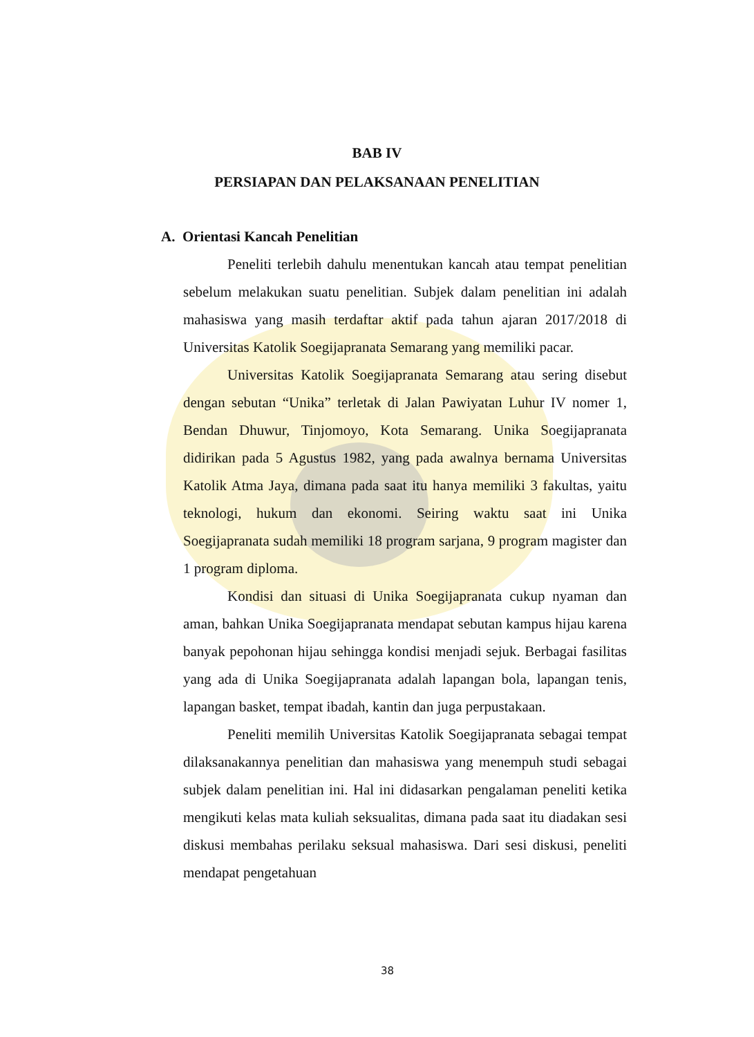BAB IV
PERSIAPAN DAN PELAKSANAAN PENELITIAN
A. Orientasi Kancah Penelitian
Peneliti terlebih dahulu menentukan kancah atau tempat penelitian sebelum melakukan suatu penelitian. Subjek dalam penelitian ini adalah mahasiswa yang masih terdaftar aktif pada tahun ajaran 2017/2018 di Universitas Katolik Soegijapranata Semarang yang memiliki pacar.
Universitas Katolik Soegijapranata Semarang atau sering disebut dengan sebutan “Unika” terletak di Jalan Pawiyatan Luhur IV nomer 1, Bendan Dhuwur, Tinjomoyo, Kota Semarang. Unika Soegijapranata didirikan pada 5 Agustus 1982, yang pada awalnya bernama Universitas Katolik Atma Jaya, dimana pada saat itu hanya memiliki 3 fakultas, yaitu teknologi, hukum dan ekonomi. Seiring waktu saat ini Unika Soegijapranata sudah memiliki 18 program sarjana, 9 program magister dan 1 program diploma.
Kondisi dan situasi di Unika Soegijapranata cukup nyaman dan aman, bahkan Unika Soegijapranata mendapat sebutan kampus hijau karena banyak pepohonan hijau sehingga kondisi menjadi sejuk. Berbagai fasilitas yang ada di Unika Soegijapranata adalah lapangan bola, lapangan tenis, lapangan basket, tempat ibadah, kantin dan juga perpustakaan.
Peneliti memilih Universitas Katolik Soegijapranata sebagai tempat dilaksanakannya penelitian dan mahasiswa yang menempuh studi sebagai subjek dalam penelitian ini. Hal ini didasarkan pengalaman peneliti ketika mengikuti kelas mata kuliah seksualitas, dimana pada saat itu diadakan sesi diskusi membahas perilaku seksual mahasiswa. Dari sesi diskusi, peneliti mendapat pengetahuan
38